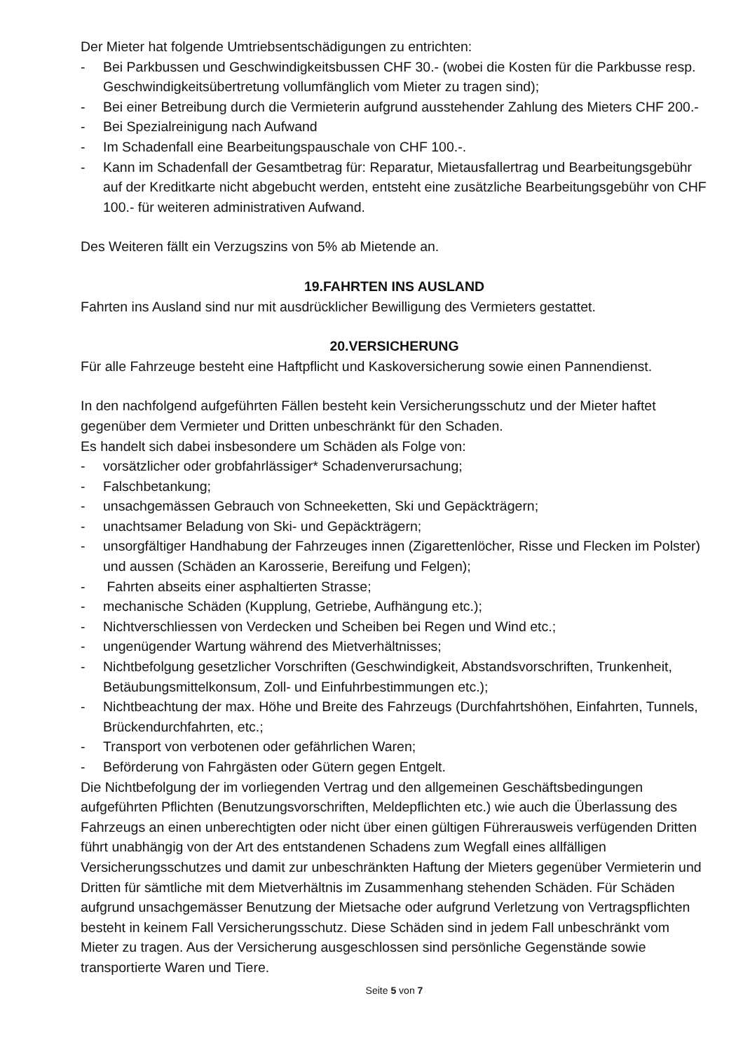Der Mieter hat folgende Umtriebsentschädigungen zu entrichten:
- Bei Parkbussen und Geschwindigkeitsbussen CHF 30.- (wobei die Kosten für die Parkbusse resp. Geschwindigkeitsübertretung vollumfänglich vom Mieter zu tragen sind);
- Bei einer Betreibung durch die Vermieterin aufgrund ausstehender Zahlung des Mieters CHF 200.-
- Bei Spezialreinigung nach Aufwand
- Im Schadenfall eine Bearbeitungspauschale von CHF 100.-.
- Kann im Schadenfall der Gesamtbetrag für: Reparatur, Mietausfallertrag und Bearbeitungsgebühr auf der Kreditkarte nicht abgebucht werden, entsteht eine zusätzliche Bearbeitungsgebühr von CHF 100.- für weiteren administrativen Aufwand.
Des Weiteren fällt ein Verzugszins von 5% ab Mietende an.
19.FAHRTEN INS AUSLAND
Fahrten ins Ausland sind nur mit ausdrücklicher Bewilligung des Vermieters gestattet.
20.VERSICHERUNG
Für alle Fahrzeuge besteht eine Haftpflicht und Kaskoversicherung sowie einen Pannendienst.
In den nachfolgend aufgeführten Fällen besteht kein Versicherungsschutz und der Mieter haftet gegenüber dem Vermieter und Dritten unbeschränkt für den Schaden.
Es handelt sich dabei insbesondere um Schäden als Folge von:
- vorsätzlicher oder grobfahrlässiger* Schadenverursachung;
- Falschbetankung;
- unsachgemässen Gebrauch von Schneeketten, Ski und Gepäckträgern;
- unachtsamer Beladung von Ski- und Gepäckträgern;
- unsorgfältiger Handhabung der Fahrzeuges innen (Zigarettenlöcher, Risse und Flecken im Polster) und aussen (Schäden an Karosserie, Bereifung und Felgen);
- Fahrten abseits einer asphaltierten Strasse;
- mechanische Schäden (Kupplung, Getriebe, Aufhängung etc.);
- Nichtverschliessen von Verdecken und Scheiben bei Regen und Wind etc.;
- ungenügender Wartung während des Mietverhältnisses;
- Nichtbefolgung gesetzlicher Vorschriften (Geschwindigkeit, Abstandsvorschriften, Trunkenheit, Betäubungsmittelkonsum, Zoll- und Einfuhrbestimmungen etc.);
- Nichtbeachtung der max. Höhe und Breite des Fahrzeugs (Durchfahrtshöhen, Einfahrten, Tunnels, Brückendurchfahrten, etc.;
- Transport von verbotenen oder gefährlichen Waren;
- Beförderung von Fahrgästen oder Gütern gegen Entgelt.
Die Nichtbefolgung der im vorliegenden Vertrag und den allgemeinen Geschäftsbedingungen aufgeführten Pflichten (Benutzungsvorschriften, Meldepflichten etc.) wie auch die Überlassung des Fahrzeugs an einen unberechtigten oder nicht über einen gültigen Führerausweis verfügenden Dritten führt unabhängig von der Art des entstandenen Schadens zum Wegfall eines allfälligen Versicherungsschutzes und damit zur unbeschränkten Haftung der Mieters gegenüber Vermieterin und Dritten für sämtliche mit dem Mietverhältnis im Zusammenhang stehenden Schäden. Für Schäden aufgrund unsachgemässer Benutzung der Mietsache oder aufgrund Verletzung von Vertragspflichten besteht in keinem Fall Versicherungsschutz. Diese Schäden sind in jedem Fall unbeschränkt vom Mieter zu tragen. Aus der Versicherung ausgeschlossen sind persönliche Gegenstände sowie transportierte Waren und Tiere.
Seite 5 von 7